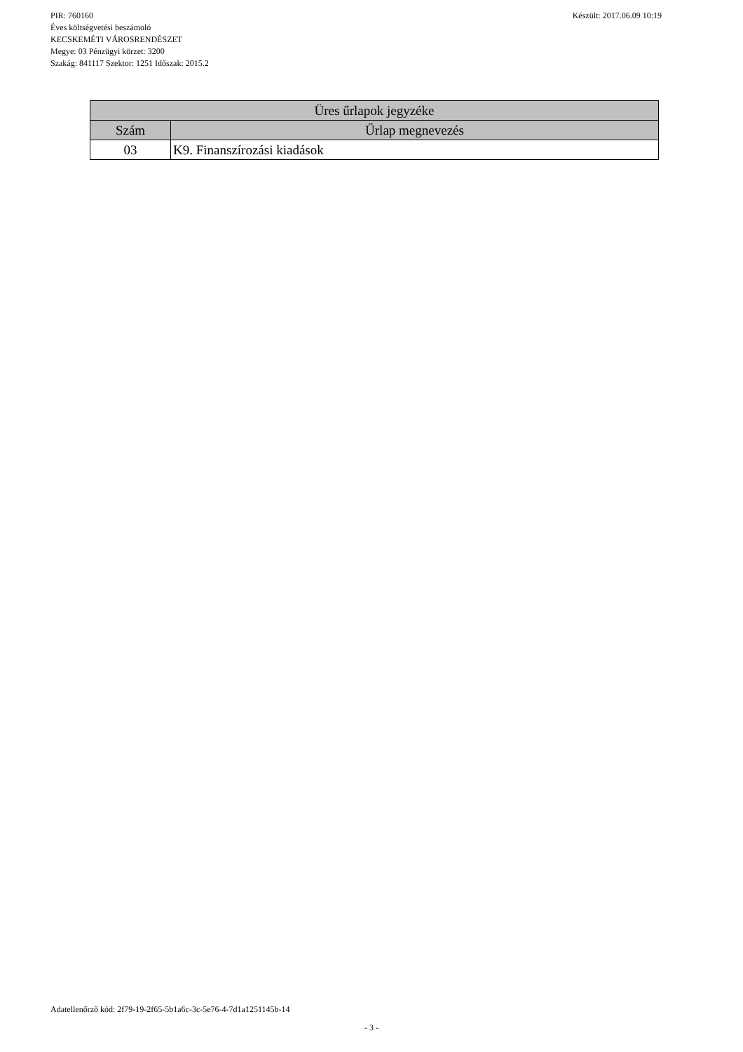Készült: 2017.06.09 10:19 PIR: 760160
Éves költségvetési beszámoló
KECSKEMÉTI VÁROSRENDÉSZET
Megye: 03 Pénzügyi körzet: 3200
Szakág: 841117 Szektor: 1251 Időszak: 2015.2
| Üres űrlapok jegyzéke | |
| --- | --- |
| Szám | Űrlap megnevezés |
| 03 | K9. Finanszírozási kiadások |
Adatellenőrző kód: 2f79-19-2f65-5b1a6c-3c-5e76-4-7d1a1251145b-14
- 3 -